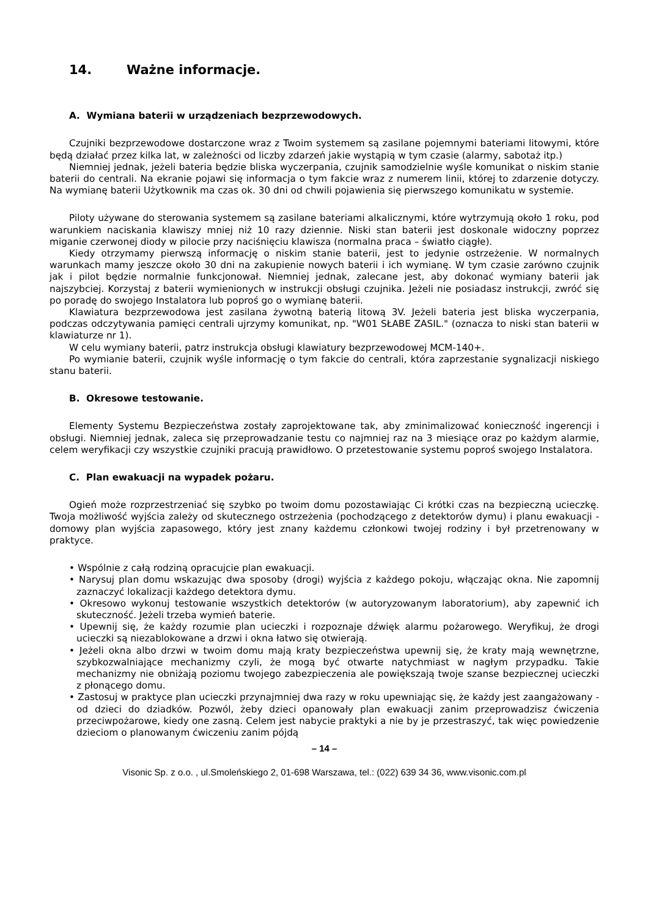14. Ważne informacje.
A. Wymiana baterii w urządzeniach bezprzewodowych.
Czujniki bezprzewodowe dostarczone wraz z Twoim systemem są zasilane pojemnymi bateriami litowymi, które będą działać przez kilka lat, w zależności od liczby zdarzeń jakie wystąpią w tym czasie (alarmy, sabotaż itp.)
Niemniej jednak, jeżeli bateria będzie bliska wyczerpania, czujnik samodzielnie wyśle komunikat o niskim stanie baterii do centrali. Na ekranie pojawi się informacja o tym fakcie wraz z numerem linii, której to zdarzenie dotyczy. Na wymianę baterii Użytkownik ma czas ok. 30 dni od chwili pojawienia się pierwszego komunikatu w systemie.
Piloty używane do sterowania systemem są zasilane bateriami alkalicznymi, które wytrzymują około 1 roku, pod warunkiem naciskania klawiszy mniej niż 10 razy dziennie. Niski stan baterii jest doskonale widoczny poprzez miganie czerwonej diody w pilocie przy naciśnięciu klawisza (normalna praca – światło ciągłe).
Kiedy otrzymamy pierwszą informację o niskim stanie baterii, jest to jedynie ostrzeżenie. W normalnych warunkach mamy jeszcze około 30 dni na zakupienie nowych baterii i ich wymianę. W tym czasie zarówno czujnik jak i pilot będzie normalnie funkcjonował. Niemniej jednak, zalecane jest, aby dokonać wymiany baterii jak najszybciej. Korzystaj z baterii wymienionych w instrukcji obsługi czujnika. Jeżeli nie posiadasz instrukcji, zwróć się po poradę do swojego Instalatora lub poproś go o wymianę baterii.
Klawiatura bezprzewodowa jest zasilana żywotną baterią litową 3V. Jeżeli bateria jest bliska wyczerpania, podczas odczytywania pamięci centrali ujrzymy komunikat, np. "W01 SŁABE ZASIL." (oznacza to niski stan baterii w klawiaturze nr 1).
W celu wymiany baterii, patrz instrukcja obsługi klawiatury bezprzewodowej MCM-140+.
Po wymianie baterii, czujnik wyśle informację o tym fakcie do centrali, która zaprzestanie sygnalizacji niskiego stanu baterii.
B. Okresowe testowanie.
Elementy Systemu Bezpieczeństwa zostały zaprojektowane tak, aby zminimalizować konieczność ingerencji i obsługi. Niemniej jednak, zaleca się przeprowadzanie testu co najmniej raz na 3 miesiące oraz po każdym alarmie, celem weryfikacji czy wszystkie czujniki pracują prawidłowo. O przetestowanie systemu poproś swojego Instalatora.
C. Plan ewakuacji na wypadek pożaru.
Ogień może rozprzestrzeniać się szybko po twoim domu pozostawiając Ci krótki czas na bezpieczną ucieczkę. Twoja możliwość wyjścia zależy od skutecznego ostrzeżenia (pochodzącego z detektorów dymu) i planu ewakuacji - domowy plan wyjścia zapasowego, który jest znany każdemu członkowi twojej rodziny i był przetrenowany w praktyce.
• Wspólnie z całą rodziną opracujcie plan ewakuacji.
• Narysuj plan domu wskazując dwa sposoby (drogi) wyjścia z każdego pokoju, włączając okna. Nie zapomnij zaznaczyć lokalizacji każdego detektora dymu.
• Okresowo wykonuj testowanie wszystkich detektorów (w autoryzowanym laboratorium), aby zapewnić ich skuteczność. Jeżeli trzeba wymień baterie.
• Upewnij się, że każdy rozumie plan ucieczki i rozpoznaje dźwięk alarmu pożarowego. Weryfikuj, że drogi ucieczki są niezablokowane a drzwi i okna łatwo się otwierają.
• Jeżeli okna albo drzwi w twoim domu mają kraty bezpieczeństwa upewnij się, że kraty mają wewnętrzne, szybkozwalniające mechanizmy czyli, że mogą być otwarte natychmiast w nagłym przypadku. Takie mechanizmy nie obniżają poziomu twojego zabezpieczenia ale powiększają twoje szanse bezpiecznej ucieczki z płonącego domu.
• Zastosuj w praktyce plan ucieczki przynajmniej dwa razy w roku upewniając się, że każdy jest zaangażowany - od dzieci do dziadków. Pozwól, żeby dzieci opanowały plan ewakuacji zanim przeprowadzisz ćwiczenia przeciwpożarowe, kiedy one zasną. Celem jest nabycie praktyki a nie by je przestraszyć, tak więc powiedzenie dzieciom o planowanym ćwiczeniu zanim pójdą
– 14 –
Visonic Sp. z o.o. , ul.Smoleńskiego 2, 01-698 Warszawa, tel.: (022) 639 34 36, www.visonic.com.pl